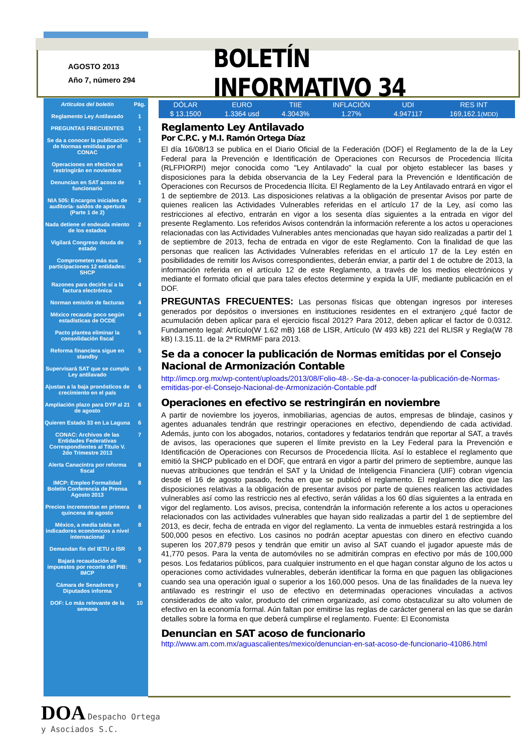AGOSTO 2013
Año 7, número 294
BOLETÍN INFORMATIVO 34
| Artículos del boletín | Pág. |
| Reglamento Ley Antilavado | 1 |
| PREGUNTAS FRECUENTES | 1 |
| Se da a conocer la publicación de Normas emitidas por el CONAC | 1 |
| Operaciones en efectivo se restringirán en noviembre | 1 |
| Denuncian en SAT acoso de funcionario | 1 |
| NIA 505: Encargos iniciales de auditoría- saldos de apertura (Parte 1 de 2) | 2 |
| Nada detiene el endeuda miento de los estados | 2 |
| Vigilará Congreso deuda de estado | 3 |
| Comprometen más sus participaciones 12 entidades: SHCP | 3 |
| Razones para decirle sí a la factura electrónica | 4 |
| Norman emisión de facturas | 4 |
| México recauda poco según estadísticas de OCDE | 4 |
| Pacto plantea eliminar la consolidación fiscal | 5 |
| Reforma financiera sigue en standby | 5 |
| Supervisará SAT que se cumpla Ley antilavado | 5 |
| Ajustan a la baja pronósticos de crecimiento en el país | 6 |
| Ampliación plazo para DYP al 21 de agosto | 6 |
| Quieren Estado 33 en La Laguna | 6 |
| CONAC: Archivos de las Entidades Federativas Correspondientes al Título V. 2do Trimestre 2013 | 7 |
| Alerta Canacintra por reforma fiscal | 8 |
| IMCP: Empleo Formalidad Boletín Conferencia de Prensa Agosto 2013 | 8 |
| Precios incrementan en primera quincena de agosto | 8 |
| México, a media tabla en indicadores económicos a nivel internacional | 8 |
| Demandan fin del IETU o ISR | 9 |
| Bajará recaudación de impuestos por recorte del PIB: IMCP | 9 |
| Cámara de Senadores y Diputados informa | 9 |
| DOF: Lo más relevante de la semana | 10 |
| DÓLAR | EURO | TIIE | INFLACIÓN | UDI | RES INT |
| $ 13.1500 | 1.3364 usd | 4.3043% | 1.27% | 4.947117 | 169,162.1 (MDD) |
Reglamento Ley Antilavado
Por C.P.C. y M.I. Ramón Ortega Díaz
El día 16/08/13 se publica en el Diario Oficial de la Federación (DOF) el Reglamento de la de la Ley Federal para la Prevención e Identificación de Operaciones con Recursos de Procedencia Ilícita (RLFPIORPI) mejor conocida como "Ley Antilavado" la cual por objeto establecer las bases y disposiciones para la debida observancia de la Ley Federal para la Prevención e Identificación de Operaciones con Recursos de Procedencia Ilícita. El Reglamento de la Ley Antilavado entrará en vigor el 1 de septiembre de 2013. Las disposiciones relativas a la obligación de presentar Avisos por parte de quienes realicen las Actividades Vulnerables referidas en el artículo 17 de la Ley, así como las restricciones al efectivo, entrarán en vigor a los sesenta días siguientes a la entrada en vigor del presente Reglamento. Los referidos Avisos contendrán la información referente a los actos u operaciones relacionadas con las Actividades Vulnerables antes mencionadas que hayan sido realizadas a partir del 1 de septiembre de 2013, fecha de entrada en vigor de este Reglamento. Con la finalidad de que las personas que realicen las Actividades Vulnerables referidas en el artículo 17 de la Ley estén en posibilidades de remitir los Avisos correspondientes, deberán enviar, a partir del 1 de octubre de 2013, la información referida en el artículo 12 de este Reglamento, a través de los medios electrónicos y mediante el formato oficial que para tales efectos determine y expida la UIF, mediante publicación en el DOF.
PREGUNTAS FRECUENTES: Las personas físicas que obtengan ingresos por intereses generados por depósitos o inversiones en instituciones residentes en el extranjero ¿qué factor de acumulación deben aplicar para el ejercicio fiscal 2012? Para 2012, deben aplicar el factor de 0.0312. Fundamento legal: Artículo(W 1.62 mB) 168 de LISR, Artículo (W 493 kB) 221 del RLISR y Regla(W 78 kB) I.3.15.11. de la 2ª RMRMF para 2013.
Se da a conocer la publicación de Normas emitidas por el Consejo Nacional de Armonización Contable
http://imcp.org.mx/wp-content/uploads/2013/08/Folio-48-.-Se-da-a-conocer-la-publicación-de-Normas-emitidas-por-el-Consejo-Nacional-de-Armonización-Contable.pdf
Operaciones en efectivo se restringirán en noviembre
A partir de noviembre los joyeros, inmobiliarias, agencias de autos, empresas de blindaje, casinos y agentes aduanales tendrán que restringir operaciones en efectivo, dependiendo de cada actividad. Además, junto con los abogados, notarios, contadores y fedatarios tendrán que reportar al SAT, a través de avisos, las operaciones que superen el límite previsto en la Ley Federal para la Prevención e Identificación de Operaciones con Recursos de Procedencia Ilícita. Así lo establece el reglamento que emitió la SHCP publicado en el DOF, que entrará en vigor a partir del primero de septiembre, aunque las nuevas atribuciones que tendrán el SAT y la Unidad de Inteligencia Financiera (UIF) cobran vigencia desde el 16 de agosto pasado, fecha en que se publicó el reglamento. El reglamento dice que las disposiciones relativas a la obligación de presentar avisos por parte de quienes realicen las actividades vulnerables así como las restriccio nes al efectivo, serán válidas a los 60 días siguientes a la entrada en vigor del reglamento. Los avisos, precisa, contendrán la información referente a los actos u operaciones relacionados con las actividades vulnerables que hayan sido realizadas a partir del 1 de septiembre del 2013, es decir, fecha de entrada en vigor del reglamento. La venta de inmuebles estará restringida a los 500,000 pesos en efectivo. Los casinos no podrán aceptar apuestas con dinero en efectivo cuando superen los 207,879 pesos y tendrán que emitir un aviso al SAT cuando el jugador apueste más de 41,770 pesos. Para la venta de automóviles no se admitirán compras en efectivo por más de 100,000 pesos. Los fedatarios públicos, para cualquier instrumento en el que hagan constar alguno de los actos u operaciones como actividades vulnerables, deberán identificar la forma en que paguen las obligaciones cuando sea una operación igual o superior a los 160,000 pesos. Una de las finalidades de la nueva ley antilavado es restringir el uso de efectivo en determinadas operaciones vinculadas a activos considerados de alto valor, producto del crimen organizado, así como obstaculizar su alto volumen de efectivo en la economía formal. Aún faltan por emitirse las reglas de carácter general en las que se darán detalles sobre la forma en que deberá cumplirse el reglamento. Fuente: El Economista
Denuncian en SAT acoso de funcionario
http://www.am.com.mx/aguascalientes/mexico/denuncian-en-sat-acoso-de-funcionario-41086.html
DOA Despacho Ortega
y Asociados S.C.